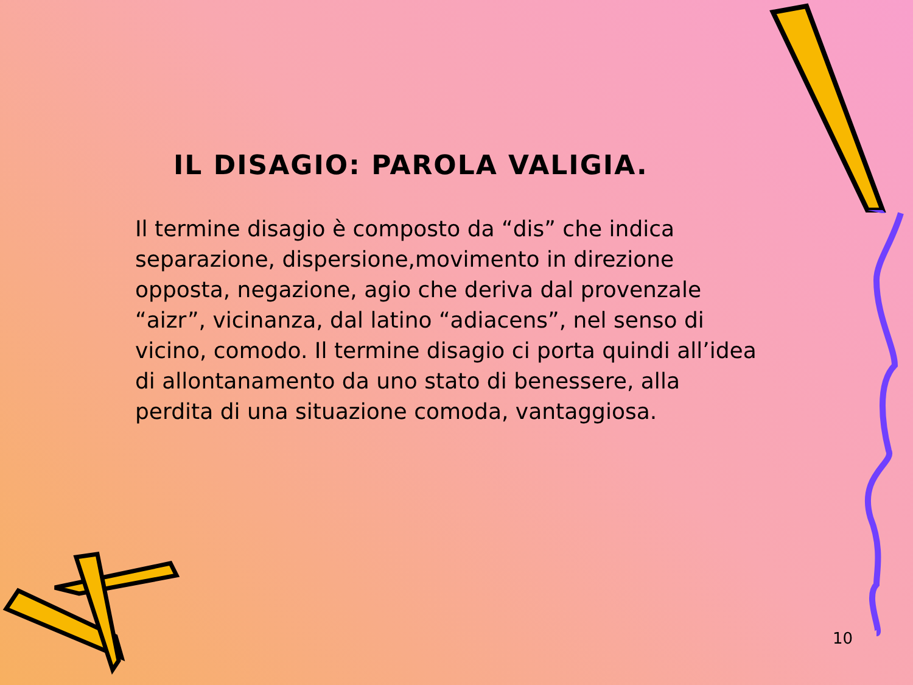IL DISAGIO: PAROLA VALIGIA.
Il termine disagio è composto da “dis” che indica separazione, dispersione,movimento in direzione opposta, negazione, agio che deriva dal provenzale “aizr”, vicinanza, dal latino “adiacens”, nel senso di vicino, comodo. Il termine disagio ci porta quindi all’idea di allontanamento da uno stato di benessere, alla perdita di una situazione comoda, vantaggiosa.
10